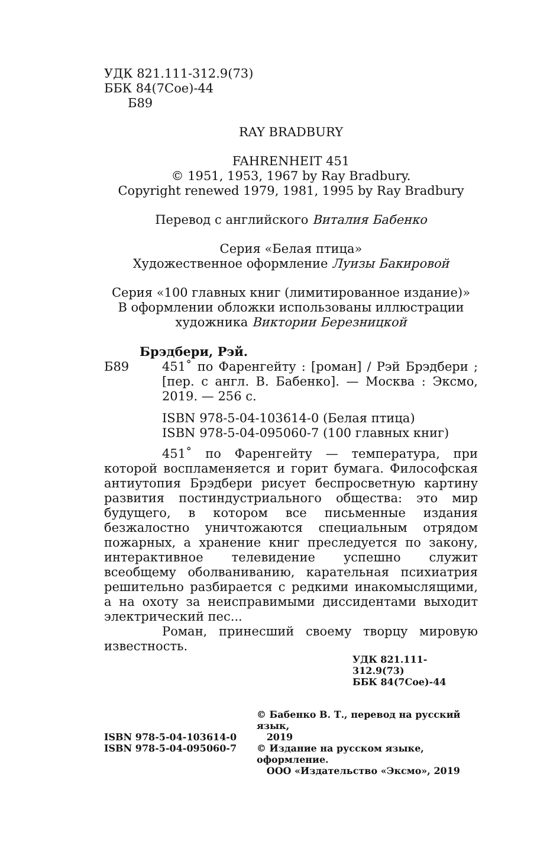УДК 821.111-312.9(73)
ББК 84(7Сое)-44
Б89
RAY BRADBURY
FAHRENHEIT 451
© 1951, 1953, 1967 by Ray Bradbury.
Copyright renewed 1979, 1981, 1995 by Ray Bradbury
Перевод с английского Виталия Бабенко
Серия «Белая птица»
Художественное оформление Луизы Бакировой
Серия «100 главных книг (лимитированное издание)»
В оформлении обложки использованы иллюстрации
художника Виктории Березницкой
Брэдбери, Рэй.
Б89 451˚ по Фаренгейту : [роман] / Рэй Брэдбери ; [пер. с англ. В. Бабенко]. — Москва : Эксмо, 2019. — 256 с.
ISBN 978-5-04-103614-0 (Белая птица)
ISBN 978-5-04-095060-7 (100 главных книг)
451˚ по Фаренгейту — температура, при которой воспламеняется и горит бумага. Философская антиутопия Брэдбери рисует беспросветную картину развития постиндустриального общества: это мир будущего, в котором все письменные издания безжалостно уничтожаются специальным отрядом пожарных, а хранение книг преследуется по закону, интерактивное телевидение успешно служит всеобщему оболваниванию, карательная психиатрия решительно разбирается с редкими инакомыслящими, а на охоту за неисправимыми диссидентами выходит электрический пес...
Роман, принесший своему творцу мировую известность.
УДК 821.111-312.9(73)
ББК 84(7Сое)-44
ISBN 978-5-04-103614-0
ISBN 978-5-04-095060-7
© Бабенко В. Т., перевод на русский язык,
2019
© Издание на русском языке, оформление.
ООО «Издательство «Эксмо», 2019